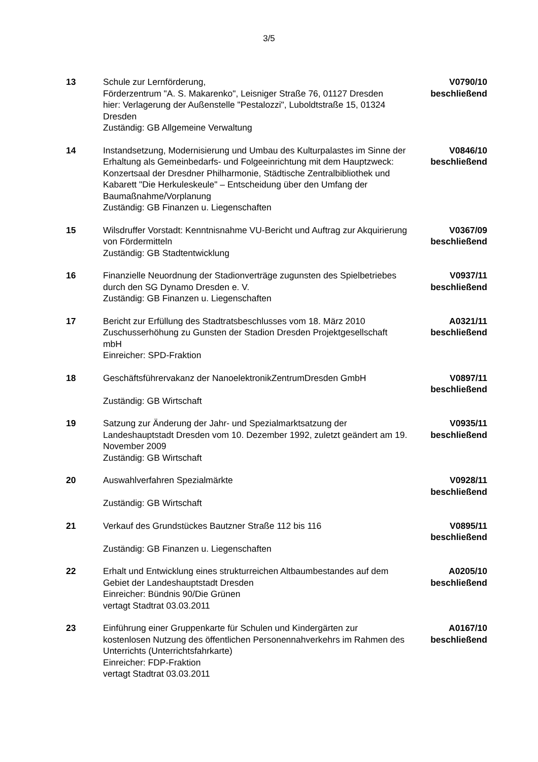3/5
| 13 | Schule zur Lernförderung, Förderzentrum "A. S. Makarenko", Leisniger Straße 76, 01127 Dresden hier: Verlagerung der Außenstelle "Pestalozzi", Luboldtstraße 15, 01324 Dresden Zuständig: GB Allgemeine Verwaltung | V0790/10 beschließend |
| 14 | Instandsetzung, Modernisierung und Umbau des Kulturpalastes im Sinne der Erhaltung als Gemeinbedarfs- und Folgeeinrichtung mit dem Hauptzweck: Konzertsaal der Dresdner Philharmonie, Städtische Zentralbibliothek und Kabarett "Die Herkuleskeule" – Entscheidung über den Umfang der Baumaßnahme/Vorplanung Zuständig: GB Finanzen u. Liegenschaften | V0846/10 beschließend |
| 15 | Wilsdruffer Vorstadt: Kenntnisnahme VU-Bericht und Auftrag zur Akquirierung von Fördermitteln Zuständig: GB Stadtentwicklung | V0367/09 beschließend |
| 16 | Finanzielle Neuordnung der Stadionverträge zugunsten des Spielbetriebes durch den SG Dynamo Dresden e. V. Zuständig: GB Finanzen u. Liegenschaften | V0937/11 beschließend |
| 17 | Bericht zur Erfüllung des Stadtratsbeschlusses vom 18. März 2010 Zuschusserhöhung zu Gunsten der Stadion Dresden Projektgesellschaft mbH Einreicher: SPD-Fraktion | A0321/11 beschließend |
| 18 | Geschäftsführervakanz der NanoelektronikZentrumDresden GmbH Zuständig: GB Wirtschaft | V0897/11 beschließend |
| 19 | Satzung zur Änderung der Jahr- und Spezialmarktsatzung der Landeshauptstadt Dresden vom 10. Dezember 1992, zuletzt geändert am 19. November 2009 Zuständig: GB Wirtschaft | V0935/11 beschließend |
| 20 | Auswahlverfahren Spezialmärkte Zuständig: GB Wirtschaft | V0928/11 beschließend |
| 21 | Verkauf des Grundstückes Bautzner Straße 112 bis 116 Zuständig: GB Finanzen u. Liegenschaften | V0895/11 beschließend |
| 22 | Erhalt und Entwicklung eines strukturreichen Altbaumbestandes auf dem Gebiet der Landeshauptstadt Dresden Einreicher: Bündnis 90/Die Grünen vertagt Stadtrat 03.03.2011 | A0205/10 beschließend |
| 23 | Einführung einer Gruppenkarte für Schulen und Kindergärten zur kostenlosen Nutzung des öffentlichen Personennahverkehrs im Rahmen des Unterrichts (Unterrichtsfahrkarte) Einreicher: FDP-Fraktion vertagt Stadtrat 03.03.2011 | A0167/10 beschließend |